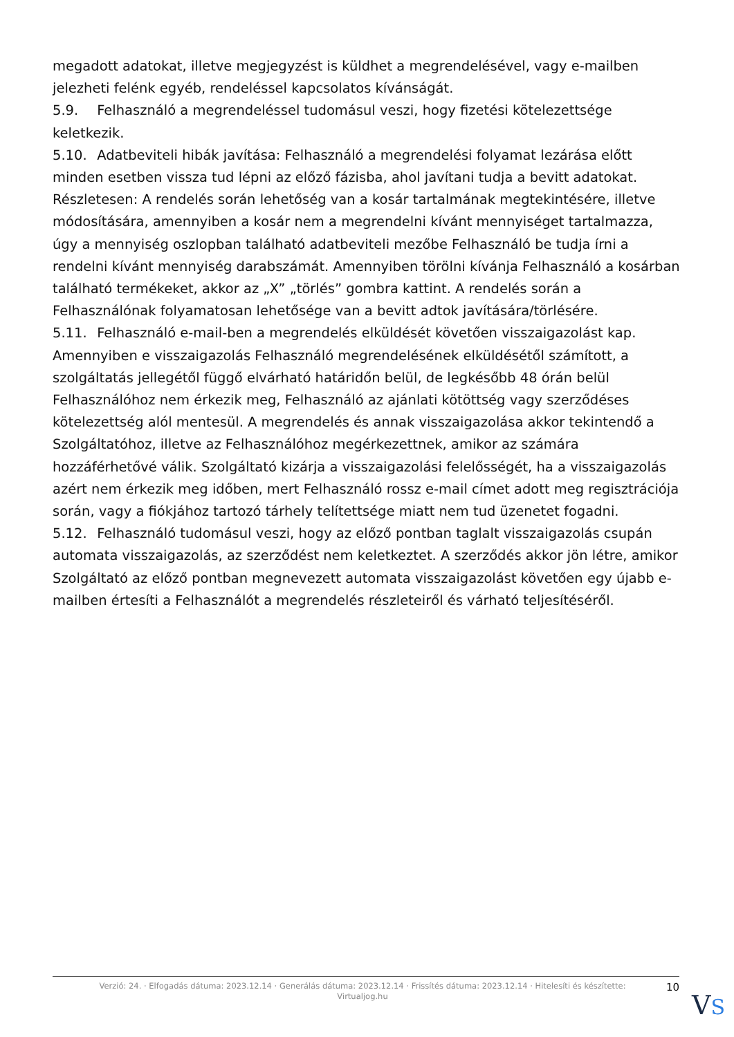megadott adatokat, illetve megjegyzést is küldhet a megrendelésével, vagy e-mailben jelezheti felénk egyéb, rendeléssel kapcsolatos kívánságát.
5.9. Felhasználó a megrendeléssel tudomásul veszi, hogy fizetési kötelezettsége keletkezik.
5.10. Adatbeviteli hibák javítása: Felhasználó a megrendelési folyamat lezárása előtt minden esetben vissza tud lépni az előző fázisba, ahol javítani tudja a bevitt adatokat. Részletesen: A rendelés során lehetőség van a kosár tartalmának megtekintésére, illetve módosítására, amennyiben a kosár nem a megrendelni kívánt mennyiséget tartalmazza, úgy a mennyiség oszlopban található adatbeviteli mezőbe Felhasználó be tudja írni a rendelni kívánt mennyiség darabszámát. Amennyiben törölni kívánja Felhasználó a kosárban található termékeket, akkor az „X” „törlés” gombra kattint. A rendelés során a Felhasználónak folyamatosan lehetősége van a bevitt adtok javítására/törlésére.
5.11. Felhasználó e-mail-ben a megrendelés elküldését követően visszaigazolást kap. Amennyiben e visszaigazolás Felhasználó megrendelésének elküldésétől számított, a szolgáltatás jellegétől függő elvárható határidőn belül, de legkésőbb 48 órán belül Felhasználóhoz nem érkezik meg, Felhasználó az ajánlati kötöttség vagy szerződéses kötelezettség alól mentesül. A megrendelés és annak visszaigazolása akkor tekintendő a Szolgáltatóhoz, illetve az Felhasználóhoz megérkezettnek, amikor az számára hozzáférhetővé válik. Szolgáltató kizárja a visszaigazolási felelősségét, ha a visszaigazolás azért nem érkezik meg időben, mert Felhasználó rossz e-mail címet adott meg regisztrációja során, vagy a fiókjához tartozó tárhely telítettsége miatt nem tud üzenetet fogadni.
5.12. Felhasználó tudomásul veszi, hogy az előző pontban taglalt visszaigazolás csupán automata visszaigazolás, az szerződést nem keletkeztet. A szerződés akkor jön létre, amikor Szolgáltató az előző pontban megnevezett automata visszaigazolást követően egy újabb e-mailben értesíti a Felhasználót a megrendelés részleteiről és várható teljesítéséről.
Verzió: 24. · Elfogadás dátuma: 2023.12.14 · Generálás dátuma: 2023.12.14 · Frissítés dátuma: 2023.12.14 · Hitelesíti és készítette: Virtualjog.hu
10
VS